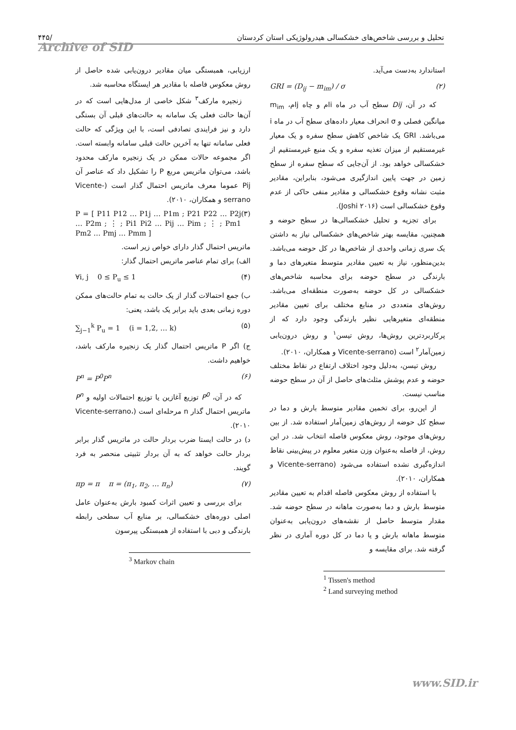تحلیل و بررسی شاخص‌های خشکسالی هیدرولوژیکی استان کردستان /۴۴۵
Archive of SID
استاندارد به‌دست می‌آید.
GRI = (D<sub>ij</sub> − m<sub>im</sub>) / σ (۲)
که در آن، Dij سطح آب در ماه iام و چاه jام، m<sub>im</sub> میانگین فصلی و σ انحراف معیار داده‌های سطح آب در ماه i می‌باشد. GRI یک شاخص کاهش سطح سفره و یک معیار غیرمستقیم از میزان تغذیه سفره و یک منبع غیرمستقیم از خشکسالی خواهد بود. از آن‌جایی که سطح سفره از سطح زمین در جهت پایین اندازگیری می‌شود، بنابراین، مقادیر مثبت نشانه وقوع خشکسالی و مقادیر منفی حاکی از عدم وقوع خشکسالی است (Joshi ۲۰۱۶).
برای تجزیه و تحلیل خشکسالی‌ها در سطح حوضه و همچنین، مقایسه بهتر شاخص‌های خشکسالی نیاز به داشتن یک سری زمانی واحدی از شاخص‌ها در کل حوضه می‌باشد. بدین‌منظور، نیاز به تعیین مقادیر متوسط متغیرهای دما و بارندگی در سطح حوضه برای محاسبه شاخص‌های خشکسالی در کل حوضه به‌صورت منطقه‌ای می‌باشد. روش‌های متعددی در منابع مختلف برای تعیین مقادیر منطقه‌ای متغیرهایی نظیر بارندگی وجود دارد که از پرکاربردترین روش‌ها، روش تیسن<sup>۱</sup> و روش درون‌یابی زمین‌آمار<sup>۲</sup> است (Vicente-serrano و همکاران، ۲۰۱۰).
روش تیسن، به‌دلیل وجود اختلاف ارتفاع در نقاط مختلف حوضه و عدم پوشش مثلث‌های حاصل از آن در سطح حوضه مناسب نیست.
از این‌رو، برای تخمین مقادیر متوسط بارش و دما در سطح کل حوضه از روش‌های زمین‌آمار استفاده شد. از بین روش‌های موجود، روش معکوس فاصله انتخاب شد. در این روش، از فاصله به‌عنوان وزن متغیر معلوم در پیش‌بینی نقاط اندازه‌گیری نشده استفاده می‌شود (Vicente-serrano و همکاران، ۲۰۱۰).
با استفاده از روش معکوس فاصله اقدام به تعیین مقادیر متوسط بارش و دما به‌صورت ماهانه در سطح حوضه شد. مقدار متوسط حاصل از نقشه‌های درون‌یابی به‌عنوان متوسط ماهانه بارش و یا دما در کل دوره آماری در نظر گرفته شد. برای مقایسه و
<sup>1</sup> Tissen's method
<sup>2</sup> Land surveying method
ارزیابی، همبستگی میان مقادیر درون‌یابی شده حاصل از روش معکوس فاصله با مقادیر هر ایستگاه محاسبه شد.
زنجیره مارکف<sup>۳</sup> شکل خاصی از مدل‌هایی است که در آن‌ها حالت فعلی یک سامانه به حالت‌های قبلی آن بستگی دارد و نیز فرایندی تصادفی است، با این ویژگی که حالت فعلی سامانه تنها به آخرین حالت قبلی سامانه وابسته است. اگر مجموعه حالات ممکن در یک زنجیره مارکف محدود باشد، می‌توان ماتریس مربع P را تشکیل داد که عناصر آن Pij عموما معرف ماتریس احتمال گذار است (Vicente-serrano و همکاران، ۲۰۱۰).
P = [ P11 P12 … P1j … P1m ; P21 P22 … P2j … P2m ; ⋮ ; Pi1 Pi2 … Pij … Pim ; ⋮ ; Pm1 Pm2 … Pmj … Pmm ] (۳)
ماتریس احتمال گذار دارای خواص زیر است.
الف) برای تمام عناصر ماتریس احتمال گذار:
∀i, j 0 ≤ P<sub>u</sub> ≤ 1 (۴)
ب) جمع احتمالات گذار از یک حالت به تمام حالت‌های ممکن دوره زمانی بعدی باید برابر یک باشد، یعنی:
∑<sub>j−1</sub><sup>k</sup> P<sub>u</sub> = 1 (i = 1,2, … k) (۵)
ج) اگر P ماتریس احتمال گذار یک زنجیره مارکف باشد، خواهیم داشت.
P<sup>n</sup> = P<sup>0</sup>P<sup>n</sup> (۶)
که در آن، P<sup>0</sup> توزیع آغازین یا توزیع احتمالات اولیه و P<sup>n</sup> ماتریس احتمال گذار n مرحله‌ای است (Vicente-serrano، ۲۰۱۰).
د) در حالت ایستا ضرب بردار حالت در ماتریس گذار برابر بردار حالت خواهد که به آن بردار تثبیتی منحصر به فرد گویند.
πp = π π = (π<sub>1</sub>, π<sub>2</sub>, … π<sub>n</sub>) (۷)
برای بررسی و تعیین اثرات کمبود بارش به‌عنوان عامل اصلی دوره‌های خشکسالی، بر منابع آب سطحی رابطه بارندگی و دبی با استفاده از همبستگی پیرسون
<sup>3</sup> Markov chain
www.SID.ir